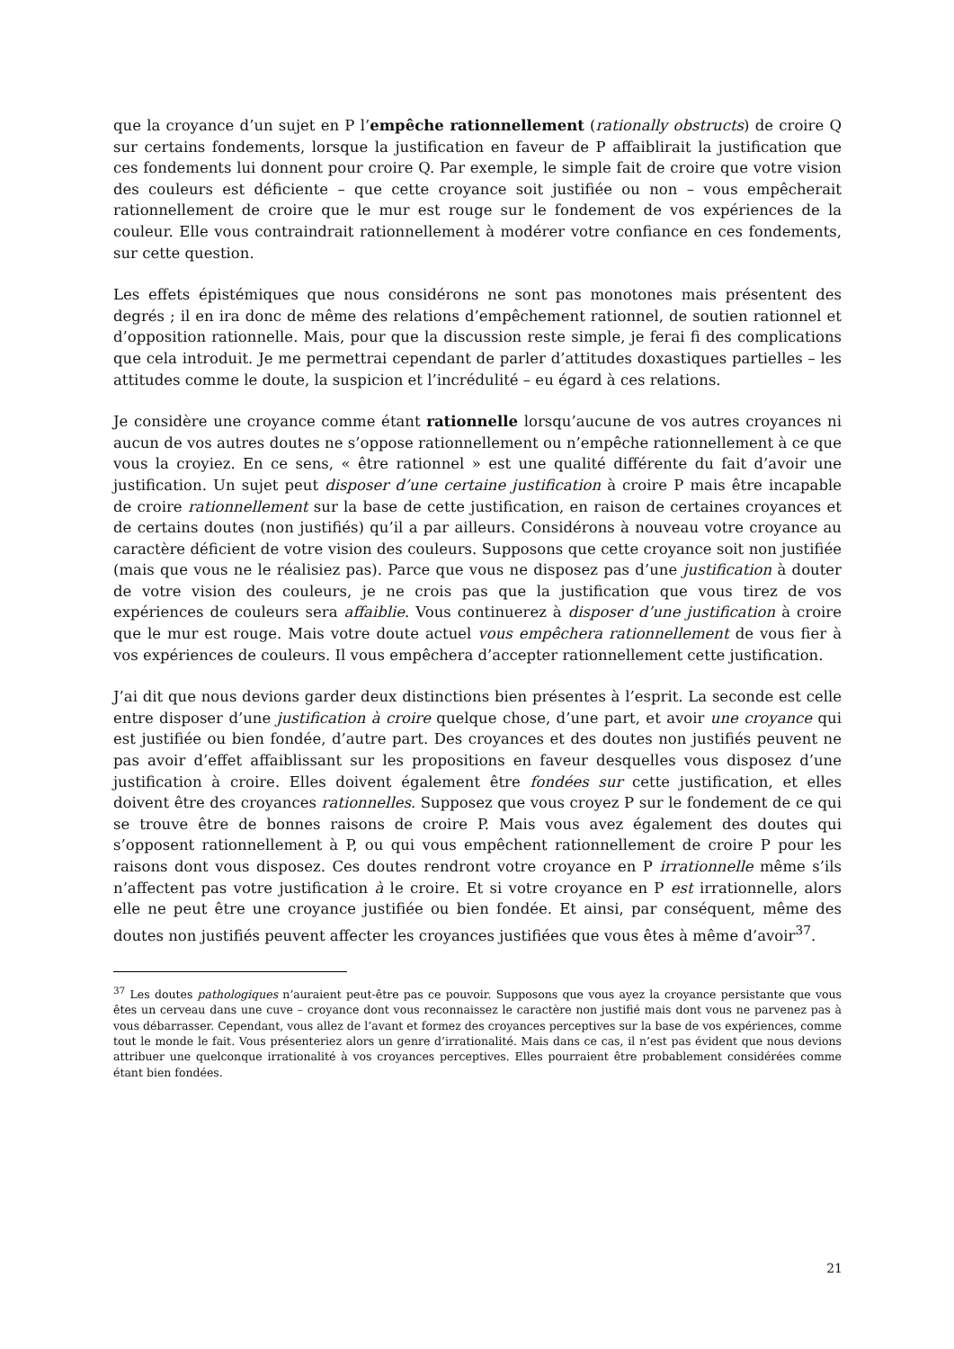que la croyance d’un sujet en P l’empêche rationnellement (rationally obstructs) de croire Q sur certains fondements, lorsque la justification en faveur de P affaiblirait la justification que ces fondements lui donnent pour croire Q. Par exemple, le simple fait de croire que votre vision des couleurs est déficiente – que cette croyance soit justifiée ou non – vous empêcherait rationnellement de croire que le mur est rouge sur le fondement de vos expériences de la couleur. Elle vous contraindrait rationnellement à modérer votre confiance en ces fondements, sur cette question.
Les effets épistémiques que nous considérons ne sont pas monotones mais présentent des degrés ; il en ira donc de même des relations d’empêchement rationnel, de soutien rationnel et d’opposition rationnelle. Mais, pour que la discussion reste simple, je ferai fi des complications que cela introduit. Je me permettrai cependant de parler d’attitudes doxastiques partielles – les attitudes comme le doute, la suspicion et l’incrédulité – eu égard à ces relations.
Je considère une croyance comme étant rationnelle lorsqu’aucune de vos autres croyances ni aucun de vos autres doutes ne s’oppose rationnellement ou n’empêche rationnellement à ce que vous la croyiez. En ce sens, « être rationnel » est une qualité différente du fait d’avoir une justification. Un sujet peut disposer d’une certaine justification à croire P mais être incapable de croire rationnellement sur la base de cette justification, en raison de certaines croyances et de certains doutes (non justifiés) qu’il a par ailleurs. Considérons à nouveau votre croyance au caractère déficient de votre vision des couleurs. Supposons que cette croyance soit non justifiée (mais que vous ne le réalisiez pas). Parce que vous ne disposez pas d’une justification à douter de votre vision des couleurs, je ne crois pas que la justification que vous tirez de vos expériences de couleurs sera affaiblie. Vous continuerez à disposer d’une justification à croire que le mur est rouge. Mais votre doute actuel vous empêchera rationnellement de vous fier à vos expériences de couleurs. Il vous empêchera d’accepter rationnellement cette justification.
J’ai dit que nous devions garder deux distinctions bien présentes à l’esprit. La seconde est celle entre disposer d’une justification à croire quelque chose, d’une part, et avoir une croyance qui est justifiée ou bien fondée, d’autre part. Des croyances et des doutes non justifiés peuvent ne pas avoir d’effet affaiblissant sur les propositions en faveur desquelles vous disposez d’une justification à croire. Elles doivent également être fondées sur cette justification, et elles doivent être des croyances rationnelles. Supposez que vous croyez P sur le fondement de ce qui se trouve être de bonnes raisons de croire P. Mais vous avez également des doutes qui s’opposent rationnellement à P, ou qui vous empêchent rationnellement de croire P pour les raisons dont vous disposez. Ces doutes rendront votre croyance en P irrationnelle même s’ils n’affectent pas votre justification à le croire. Et si votre croyance en P est irrationnelle, alors elle ne peut être une croyance justifiée ou bien fondée. Et ainsi, par conséquent, même des doutes non justifiés peuvent affecter les croyances justifiées que vous êtes à même d’avoir<sup>37</sup>.
<sup>37</sup> Les doutes pathologiques n’auraient peut-être pas ce pouvoir. Supposons que vous ayez la croyance persistante que vous êtes un cerveau dans une cuve – croyance dont vous reconnaissez le caractère non justifié mais dont vous ne parvenez pas à vous débarrasser. Cependant, vous allez de l’avant et formez des croyances perceptives sur la base de vos expériences, comme tout le monde le fait. Vous présenteriez alors un genre d’irrationalité. Mais dans ce cas, il n’est pas évident que nous devions attribuer une quelconque irrationalité à vos croyances perceptives. Elles pourraient être probablement considérées comme étant bien fondées.
21